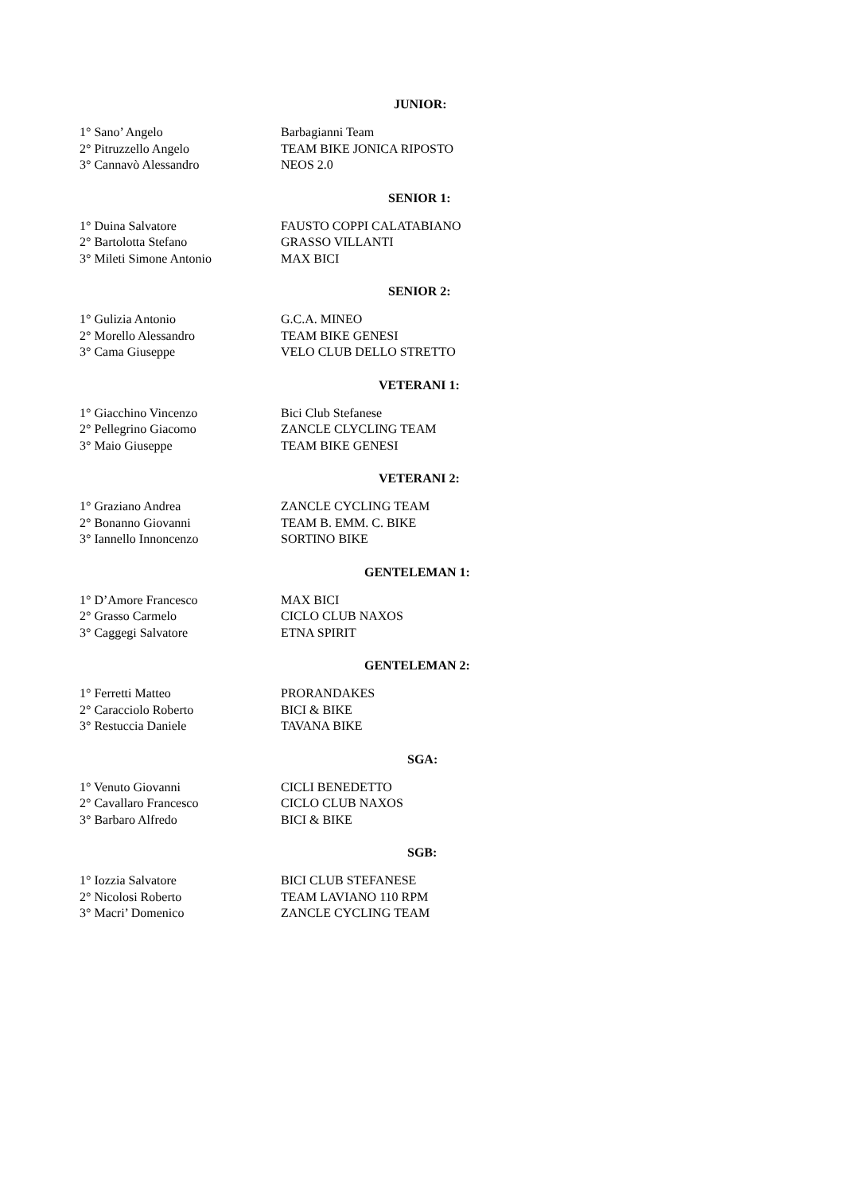JUNIOR:
| 1° Sano’ Angelo | Barbagianni Team |
| 2° Pitruzzello Angelo | TEAM BIKE JONICA RIPOSTO |
| 3° Cannavò Alessandro | NEOS 2.0 |
SENIOR 1:
| 1° Duina Salvatore | FAUSTO COPPI CALATABIANO |
| 2° Bartolotta Stefano | GRASSO VILLANTI |
| 3° Mileti Simone Antonio | MAX BICI |
SENIOR 2:
| 1° Gulizia Antonio | G.C.A. MINEO |
| 2° Morello Alessandro | TEAM BIKE GENESI |
| 3° Cama Giuseppe | VELO CLUB DELLO STRETTO |
VETERANI 1:
| 1° Giacchino Vincenzo | Bici Club Stefanese |
| 2° Pellegrino Giacomo | ZANCLE CLYCLING TEAM |
| 3° Maio Giuseppe | TEAM BIKE GENESI |
VETERANI 2:
| 1° Graziano Andrea | ZANCLE CYCLING TEAM |
| 2° Bonanno Giovanni | TEAM B. EMM. C. BIKE |
| 3° Iannello Innoncenzo | SORTINO BIKE |
GENTELEMAN 1:
| 1° D’Amore Francesco | MAX BICI |
| 2° Grasso Carmelo | CICLO CLUB NAXOS |
| 3° Caggegi Salvatore | ETNA SPIRIT |
GENTELEMAN 2:
| 1° Ferretti Matteo | PRORANDAKES |
| 2° Caracciolo Roberto | BICI & BIKE |
| 3° Restuccia Daniele | TAVANA BIKE |
SGA:
| 1° Venuto Giovanni | CICLI BENEDETTO |
| 2° Cavallaro Francesco | CICLO CLUB NAXOS |
| 3° Barbaro Alfredo | BICI & BIKE |
SGB:
| 1° Iozzia Salvatore | BICI CLUB STEFANESE |
| 2° Nicolosi Roberto | TEAM LAVIANO 110 RPM |
| 3° Macri’ Domenico | ZANCLE CYCLING TEAM |